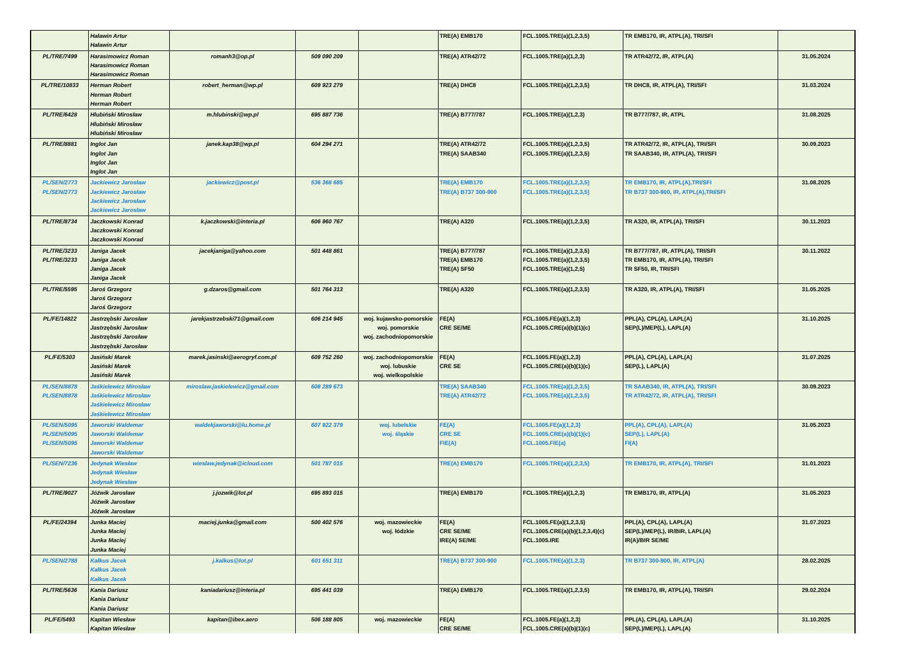| | Haławin Artur Haławin Artur | | | | TRE(A) EMB170 | FCL.1005.TRE(a)(1,2,3,5) | TR EMB170, IR, ATPL(A), TRI/SFI | |
| PL/TRE/7499 | Harasimowicz Roman Harasimowicz Roman Harasimowicz Roman | romanh3@op.pl | 509 090 209 | | TRE(A) ATR42/72 | FCL.1005.TRE(a)(1,2,3) | TR ATR42/72, IR, ATPL(A) | 31.05.2024 |
| PL/TRE/10833 | Herman Robert Herman Robert Herman Robert | robert_herman@wp.pl | 609 923 279 | | TRE(A) DHC8 | FCL.1005.TRE(a)(1,2,3,5) | TR DHC8, IR, ATPL(A), TRI/SFI | 31.03.2024 |
| PL/TRE/6428 | Hlubiński Mirosław Hlubiński Mirosław Hlubiński Mirosław | m.hlubinski@wp.pl | 695 887 736 | | TRE(A) B777/787 | FCL.1005.TRE(a)(1,2,3) | TR B777/787, IR, ATPL | 31.08.2025 |
| PL/TRE/8881 | Inglot Jan Inglot Jan Inglot Jan Inglot Jan | janek.kap38@wp.pl | 604 294 271 | | TRE(A) ATR42/72 TRE(A) SAAB340 | FCL.1005.TRE(a)(1,2,3,5) FCL.1005.TRE(a)(1,2,3,5) | TR ATR42/72, IR, ATPL(A), TRI/SFI TR SAAB340, IR, ATPL(A), TRI/SFI | 30.09.2023 |
| PL/SEN/2773 PL/SEN/2773 | Jackiewicz Jarosław Jackiewicz Jarosław Jackiewicz Jarosław Jackiewicz Jarosław | jackiewicz@post.pl | 536 368 685 | | TRE(A) EMB170 TRE(A) B737 300-900 | FCL.1005.TRE(a)(1,2,3,5) FCL.1005.TRE(a)(1,2,3,5) | TR EMB170, IR, ATPL(A),TRI/SFI TR B737 300-900, IR, ATPL(A),TRI/SFI | 31.08.2025 |
| PL/TRE/8734 | Jaczkowski Konrad Jaczkowski Konrad Jaczkowski Konrad | k.jaczkowski@interia.pl | 606 960 767 | | TRE(A) A320 | FCL.1005.TRE(a)(1,2,3,5) | TR A320, IR, ATPL(A), TRI/SFI | 30.11.2023 |
| PL/TRE/3233 PL/TRE/3233 | Janiga Jacek Janiga Jacek Janiga Jacek Janiga Jacek | jacekjaniga@yahoo.com | 501 448 861 | | TRE(A) B777/787 TRE(A) EMB170 TRE(A) SF50 | FCL.1005.TRE(a)(1,2,3,5) FCL.1005.TRE(a)(1,2,3,5) FCL.1005.TRE(a)(1,2,5) | TR B777/787, IR, ATPL(A), TRI/SFI TR EMB170, IR, ATPL(A), TRI/SFI TR SF50, IR, TRI/SFI | 30.11.2022 |
| PL/TRE/5595 | Jaroś Grzegorz Jaroś Grzegorz Jaroś Grzegorz | g.dzaros@gmail.com | 501 764 313 | | TRE(A) A320 | FCL.1005.TRE(a)(1,2,3,5) | TR A320, IR, ATPL(A), TRI/SFI | 31.05.2025 |
| PL/FE/14822 | Jastrzębski Jarosław Jastrzębski Jarosław Jastrzębski Jarosław Jastrzębski Jarosław | jarekjastrzebski71@gmail.com | 606 214 945 | woj. kujawsko-pomorskie woj. pomorskie woj. zachodniopomorskie | FE(A) CRE SE/ME | FCL.1005.FE(a)(1,2,3) FCL.1005.CRE(a)(b)(1)(c) | PPL(A), CPL(A), LAPL(A) SEP(L)/MEP(L), LAPL(A) | 31.10.2025 |
| PL/FE/5303 | Jasiński Marek Jasiński Marek Jasiński Marek | marek.jasinski@aerogryf.com.pl | 609 752 260 | woj. zachodniopomorskie woj. lubuskie woj. wielkopolskie | FE(A) CRE SE | FCL.1005.FE(a)(1,2,3) FCL.1005.CRE(a)(b)(1)(c) | PPL(A), CPL(A), LAPL(A) SEP(L), LAPL(A) | 31.07.2025 |
| PL/SEN/8878 PL/SEN/8878 | Jaśkielewicz Mirosław Jaśkielewicz Mirosław Jaśkielewicz Mirosław Jaśkielewicz Mirosław | miroslaw.jaskielewicz@gmail.com | 608 289 673 | | TRE(A) SAAB340 TRE(A) ATR42/72 | FCL.1005.TRE(a)(1,2,3,5) FCL.1005.TRE(a)(1,2,3,5) | TR SAAB340, IR, ATPL(A), TRI/SFI TR ATR42/72, IR, ATPL(A), TRI/SFI | 30.09.2023 |
| PL/SEN/5095 PL/SEN/5095 PL/SEN/5095 | Jaworski Waldemar Jaworski Waldemar Jaworski Waldemar Jaworski Waldemar | waldekjaworski@lu.home.pl | 607 922 379 | woj. lubelskie woj. śląskie | FE(A) CRE SE FIE(A) | FCL.1005.FE(a)(1,2,3) FCL.1005.CRE(a)(b)(1)(c) FCL.1005.FIE(a) | PPL(A), CPL(A), LAPL(A) SEP(L), LAPL(A) FI(A) | 31.05.2023 |
| PL/SEN/7236 | Jedynak Wiesław Jedynak Wiesław Jedynak Wiesław | wieslaw.jedynak@icloud.com | 501 787 015 | | TRE(A) EMB170 | FCL.1005.TRE(a)(1,2,3,5) | TR EMB170, IR, ATPL(A), TRI/SFI | 31.01.2023 |
| PL/TRE/9027 | Jóźwik Jarosław Jóźwik Jarosław Jóźwik Jarosław | j.jozwik@lot.pl | 695 893 015 | | TRE(A) EMB170 | FCL.1005.TRE(a)(1,2,3) | TR EMB170, IR, ATPL(A) | 31.05.2023 |
| PL/FE/24394 | Junka Maciej Junka Maciej Junka Maciej Junka Maciej | maciej.junka@gmail.com | 500 402 576 | woj. mazowieckie woj. łódzkie | FE(A) CRE SE/ME IRE(A) SE/ME | FCL.1005.FE(a)(1,2,3,5) FCL.1005.CRE(a)(b)(1,2,3,4)(c) FCL.1005.IRE | PPL(A), CPL(A), LAPL(A) SEP(L)/MEP(L), IR/BIR, LAPL(A) IR(A)/BIR SE/ME | 31.07.2023 |
| PL/SEN/2788 | Kałkus Jacek Kałkus Jacek Kałkus Jacek | j.kalkus@lot.pl | 601 651 311 | | TRE(A) B737 300-900 | FCL.1005.TRE(a)(1,2,3) | TR B737 300-900, IR, ATPL(A) | 28.02.2025 |
| PL/TRE/5636 | Kania Dariusz Kania Dariusz Kania Dariusz | kaniadariusz@interia.pl | 695 441 039 | | TRE(A) EMB170 | FCL.1005.TRE(a)(1,2,3,5) | TR EMB170, IR, ATPL(A), TRI/SFI | 29.02.2024 |
| PL/FE/5493 | Kapitan Wiesław Kapitan Wiesław | kapitan@ibex.aero | 506 188 805 | woj. mazowieckie | FE(A) CRE SE/ME | FCL.1005.FE(a)(1,2,3) FCL.1005.CRE(a)(b)(1)(c) | PPL(A), CPL(A), LAPL(A) SEP(L)/MEP(L), LAPL(A) | 31.10.2025 |